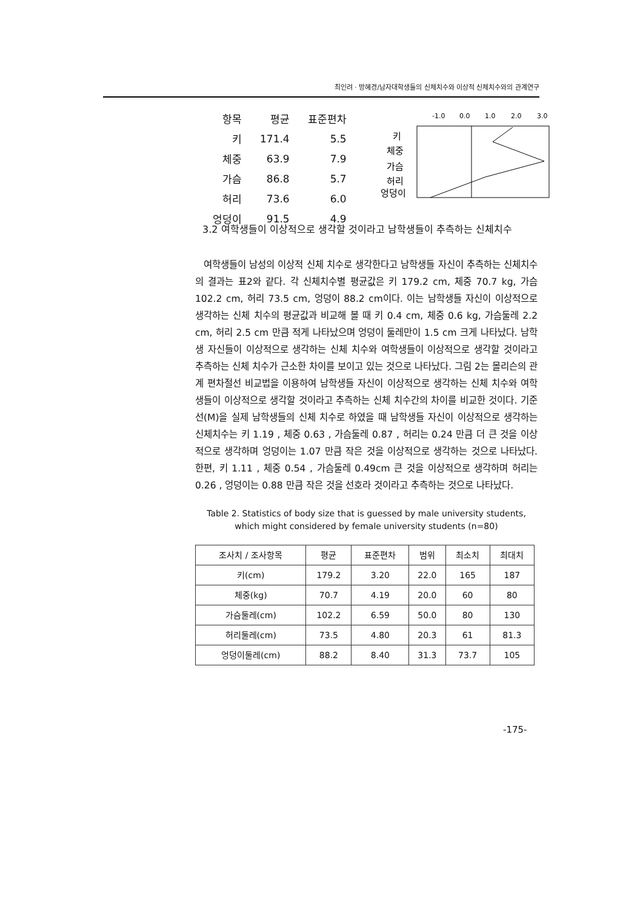최인려 · 방혜경/남자대학생들의 신체치수와 이상적 신체치수와의 관계연구
| 항목 | 평균 | 표준편차 |
| 키 | 171.4 | 5.5 |
| 체중 | 63.9 | 7.9 |
| 가슴 | 86.8 | 5.7 |
| 허리 | 73.6 | 6.0 |
| 엉덩이 | 91.5 | 4.9 |
-1.0
0.0
1.0
2.0
3.0
키
체중
가슴
허리
엉덩이
3.2 여학생들이 이상적으로 생각할 것이라고 남학생들이 추측하는 신체치수
여학생들이 남성의 이상적 신체 치수로 생각한다고 남학생들 자신이 추측하는 신체치수의 결과는 표2와 같다. 각 신체치수별 평균값은 키 179.2 cm, 체중 70.7 kg, 가슴 102.2 cm, 허리 73.5 cm, 엉덩이 88.2 cm이다. 이는 남학생들 자신이 이상적으로 생각하는 신체 치수의 평균값과 비교해 볼 때 키 0.4 cm, 체중 0.6 kg, 가슴둘레 2.2 cm, 허리 2.5 cm 만큼 적게 나타났으며 엉덩이 둘레만이 1.5 cm 크게 나타났다. 남학생 자신들이 이상적으로 생각하는 신체 치수와 여학생들이 이상적으로 생각할 것이라고 추측하는 신체 치수가 근소한 차이를 보이고 있는 것으로 나타났다. 그림 2는 몰리슨의 관계 편차절선 비교법을 이용하여 남학생들 자신이 이상적으로 생각하는 신체 치수와 여학생들이 이상적으로 생각할 것이라고 추측하는 신체 치수간의 차이를 비교한 것이다. 기준선(M)을 실제 남학생들의 신체 치수로 하였을 때 남학생들 자신이 이상적으로 생각하는 신체치수는 키 1.19 , 체중 0.63 , 가슴둘레 0.87 , 허리는 0.24 만큼 더 큰 것을 이상적으로 생각하며 엉덩이는 1.07 만큼 작은 것을 이상적으로 생각하는 것으로 나타났다. 한편, 키 1.11 , 체중 0.54 , 가슴둘레 0.49cm 큰 것을 이상적으로 생각하며 허리는 0.26 , 엉덩이는 0.88 만큼 작은 것을 선호라 것이라고 추측하는 것으로 나타났다.
Table 2. Statistics of body size that is guessed by male university students,
which might considered by female university students (n=80)
| 조사치 / 조사항목 | 평균 | 표준편차 | 범위 | 최소치 | 최대치 |
| --- | --- | --- | --- | --- | --- |
| 키(cm) | 179.2 | 3.20 | 22.0 | 165 | 187 |
| 체중(kg) | 70.7 | 4.19 | 20.0 | 60 | 80 |
| 가슴둘레(cm) | 102.2 | 6.59 | 50.0 | 80 | 130 |
| 허리둘레(cm) | 73.5 | 4.80 | 20.3 | 61 | 81.3 |
| 엉덩이둘레(cm) | 88.2 | 8.40 | 31.3 | 73.7 | 105 |
-175-